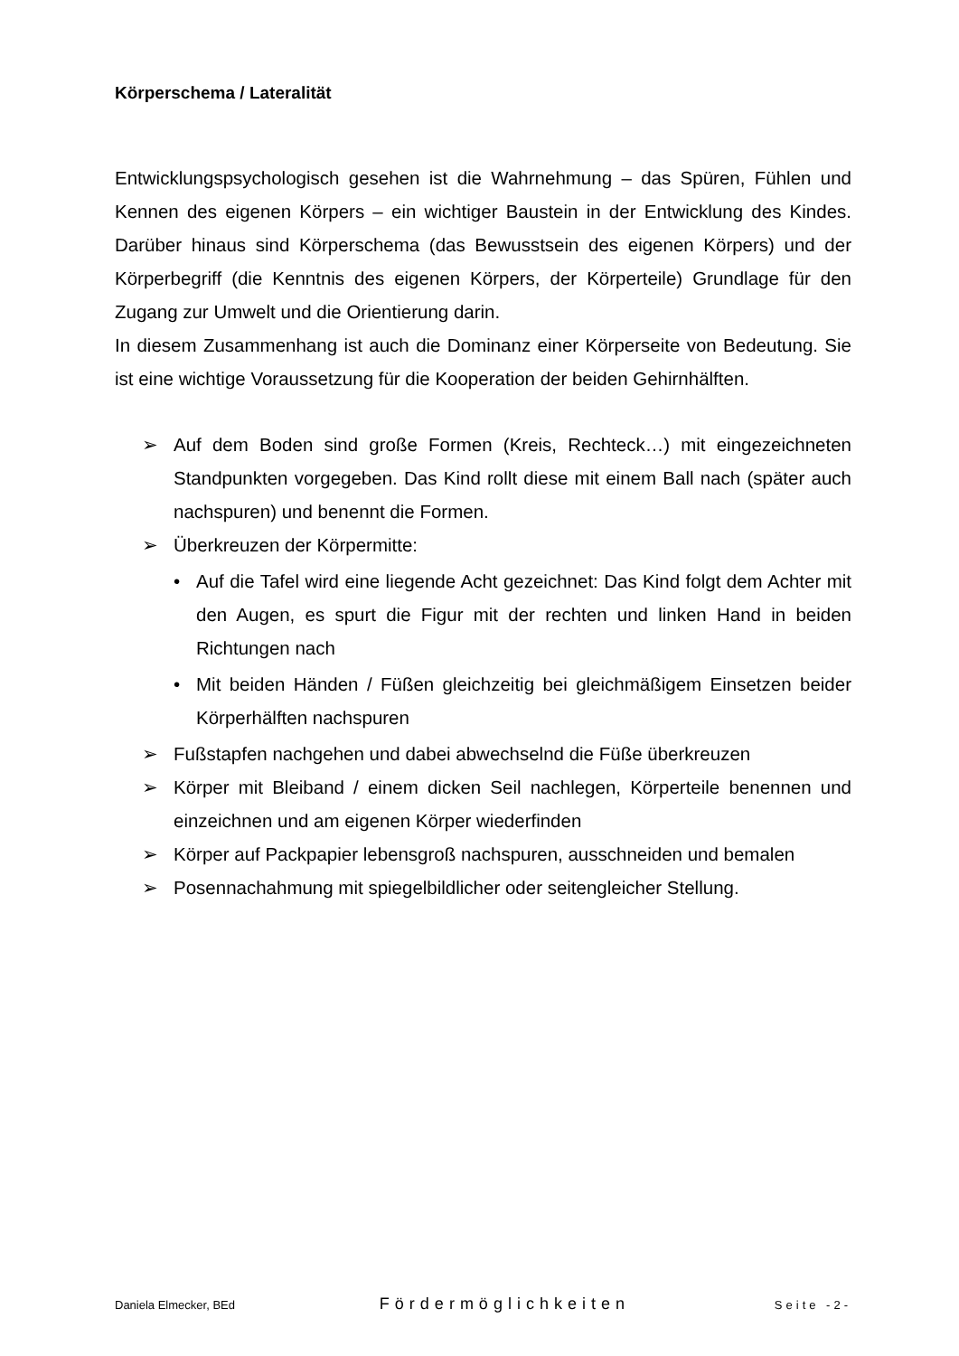Körperschema / Lateralität
Entwicklungspsychologisch gesehen ist die Wahrnehmung – das Spüren, Fühlen und Kennen des eigenen Körpers – ein wichtiger Baustein in der Entwicklung des Kindes. Darüber hinaus sind Körperschema (das Bewusstsein des eigenen Körpers) und der Körperbegriff (die Kenntnis des eigenen Körpers, der Körperteile) Grundlage für den Zugang zur Umwelt und die Orientierung darin.
In diesem Zusammenhang ist auch die Dominanz einer Körperseite von Bedeutung. Sie ist eine wichtige Voraussetzung für die Kooperation der beiden Gehirnhälften.
➢ Auf dem Boden sind große Formen (Kreis, Rechteck…) mit eingezeichneten Standpunkten vorgegeben. Das Kind rollt diese mit einem Ball nach (später auch nachspuren) und benennt die Formen.
➢ Überkreuzen der Körpermitte:
• Auf die Tafel wird eine liegende Acht gezeichnet: Das Kind folgt dem Achter mit den Augen, es spurt die Figur mit der rechten und linken Hand in beiden Richtungen nach
• Mit beiden Händen / Füßen gleichzeitig bei gleichmäßigem Einsetzen beider Körperhälften nachspuren
➢ Fußstapfen nachgehen und dabei abwechselnd die Füße überkreuzen
➢ Körper mit Bleiband / einem dicken Seil nachlegen, Körperteile benennen und einzeichnen und am eigenen Körper wiederfinden
➢ Körper auf Packpapier lebensgroß nachspuren, ausschneiden und bemalen
➢ Posennachahmung mit spiegelbildlicher oder seitengleicher Stellung.
Daniela Elmecker, BEd Fördermöglichkeiten Seite -2-